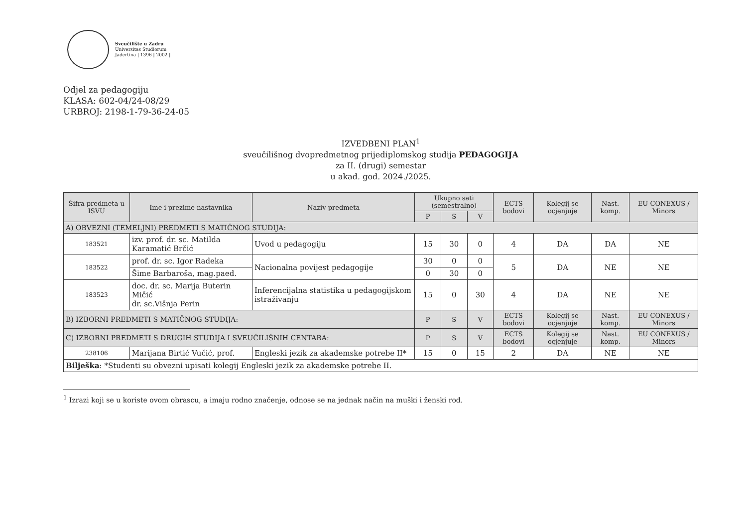Sveučilište u Zadru
Universitas Studiorum
Jadertina | 1396 | 2002 |
Odjel za pedagogiju
KLASA: 602-04/24-08/29
URBROJ: 2198-1-79-36-24-05
IZVEDBENI PLAN<sup>1</sup>
sveučilišnog dvopredmetnog prijediplomskog studija PEDAGOGIJA
za II. (drugi) semestar
u akad. god. 2024./2025.
| Šifra predmeta u ISVU | Ime i prezime nastavnika | Naziv predmeta | Ukupno sati (semestralno) | | | ECTS bodovi | Kolegij se ocjenjuje | Nast. komp. | EU CONEXUS / Minors |
| --- | --- | --- | --- | --- | --- | --- | --- | --- | --- |
| | | | P | S | V | | | | |
| A) OBVEZNI (TEMELJNI) PREDMETI S MATIČNOG STUDIJA: | | | | | | | | | |
| 183521 | izv. prof. dr. sc. Matilda Karamatić Brčić | Uvod u pedagogiju | 15 | 30 | 0 | 4 | DA | DA | NE |
| 183522 | prof. dr. sc. Igor Radeka | Nacionalna povijest pedagogije | 30 | 0 | 0 | 5 | DA | NE | NE |
| | Šime Barbaroša, mag.paed. | | 0 | 30 | 0 | | | | |
| 183523 | doc. dr. sc. Marija Buterin Mičić dr. sc.Višnja Perin | Inferencijalna statistika u pedagogijskom istraživanju | 15 | 0 | 30 | 4 | DA | NE | NE |
| B) IZBORNI PREDMETI S MATIČNOG STUDIJA: | | | P | S | V | ECTS bodovi | Kolegij se ocjenjuje | Nast. komp. | EU CONEXUS / Minors |
| C) IZBORNI PREDMETI S DRUGIH STUDIJA I SVEUČILIŠNIH CENTARA: | | | P | S | V | ECTS bodovi | Kolegij se ocjenjuje | Nast. komp. | EU CONEXUS / Minors |
| 238106 | Marijana Birtić Vučić, prof. | Engleski jezik za akademske potrebe II* | 15 | 0 | 15 | 2 | DA | NE | NE |
| Bilješka : *Studenti su obvezni upisati kolegij Engleski jezik za akademske potrebe II. | | | | | | | | | |
<sup>1</sup> Izrazi koji se u koriste ovom obrascu, a imaju rodno značenje, odnose se na jednak način na muški i ženski rod.